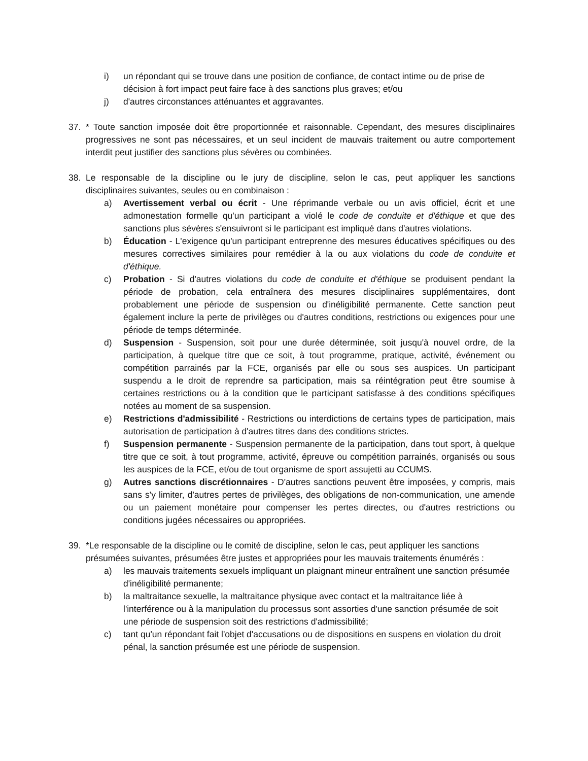i) un répondant qui se trouve dans une position de confiance, de contact intime ou de prise de décision à fort impact peut faire face à des sanctions plus graves; et/ou
j) d'autres circonstances atténuantes et aggravantes.
37. * Toute sanction imposée doit être proportionnée et raisonnable. Cependant, des mesures disciplinaires progressives ne sont pas nécessaires, et un seul incident de mauvais traitement ou autre comportement interdit peut justifier des sanctions plus sévères ou combinées.
38. Le responsable de la discipline ou le jury de discipline, selon le cas, peut appliquer les sanctions disciplinaires suivantes, seules ou en combinaison :
a) Avertissement verbal ou écrit - Une réprimande verbale ou un avis officiel, écrit et une admonestation formelle qu'un participant a violé le code de conduite et d'éthique et que des sanctions plus sévères s'ensuivront si le participant est impliqué dans d'autres violations.
b) Éducation - L'exigence qu'un participant entreprenne des mesures éducatives spécifiques ou des mesures correctives similaires pour remédier à la ou aux violations du code de conduite et d'éthique.
c) Probation - Si d'autres violations du code de conduite et d'éthique se produisent pendant la période de probation, cela entraînera des mesures disciplinaires supplémentaires, dont probablement une période de suspension ou d'inéligibilité permanente. Cette sanction peut également inclure la perte de privilèges ou d'autres conditions, restrictions ou exigences pour une période de temps déterminée.
d) Suspension - Suspension, soit pour une durée déterminée, soit jusqu'à nouvel ordre, de la participation, à quelque titre que ce soit, à tout programme, pratique, activité, événement ou compétition parrainés par la FCE, organisés par elle ou sous ses auspices. Un participant suspendu a le droit de reprendre sa participation, mais sa réintégration peut être soumise à certaines restrictions ou à la condition que le participant satisfasse à des conditions spécifiques notées au moment de sa suspension.
e) Restrictions d'admissibilité - Restrictions ou interdictions de certains types de participation, mais autorisation de participation à d'autres titres dans des conditions strictes.
f) Suspension permanente - Suspension permanente de la participation, dans tout sport, à quelque titre que ce soit, à tout programme, activité, épreuve ou compétition parrainés, organisés ou sous les auspices de la FCE, et/ou de tout organisme de sport assujetti au CCUMS.
g) Autres sanctions discrétionnaires - D'autres sanctions peuvent être imposées, y compris, mais sans s'y limiter, d'autres pertes de privilèges, des obligations de non-communication, une amende ou un paiement monétaire pour compenser les pertes directes, ou d'autres restrictions ou conditions jugées nécessaires ou appropriées.
39. *Le responsable de la discipline ou le comité de discipline, selon le cas, peut appliquer les sanctions présumées suivantes, présumées être justes et appropriées pour les mauvais traitements énumérés :
a) les mauvais traitements sexuels impliquant un plaignant mineur entraînent une sanction présumée d'inéligibilité permanente;
b) la maltraitance sexuelle, la maltraitance physique avec contact et la maltraitance liée à l'interférence ou à la manipulation du processus sont assorties d'une sanction présumée de soit une période de suspension soit des restrictions d'admissibilité;
c) tant qu'un répondant fait l'objet d'accusations ou de dispositions en suspens en violation du droit pénal, la sanction présumée est une période de suspension.